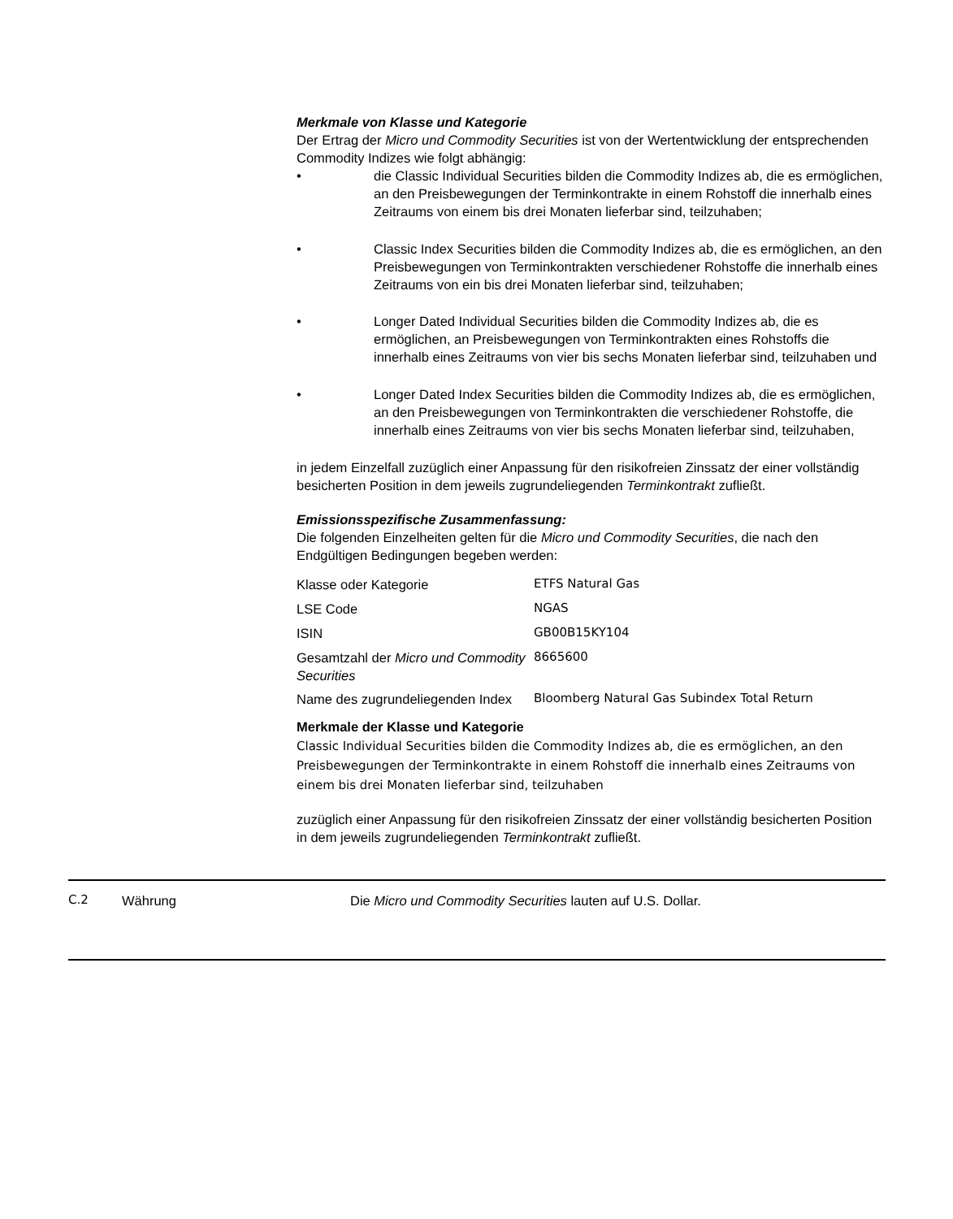Merkmale von Klasse und Kategorie
Der Ertrag der Micro und Commodity Securities ist von der Wertentwicklung der entsprechenden Commodity Indizes wie folgt abhängig:
• die Classic Individual Securities bilden die Commodity Indizes ab, die es ermöglichen, an den Preisbewegungen der Terminkontrakte in einem Rohstoff die innerhalb eines Zeitraums von einem bis drei Monaten lieferbar sind, teilzuhaben;
• Classic Index Securities bilden die Commodity Indizes ab, die es ermöglichen, an den Preisbewegungen von Terminkontrakten verschiedener Rohstoffe die innerhalb eines Zeitraums von ein bis drei Monaten lieferbar sind, teilzuhaben;
• Longer Dated Individual Securities bilden die Commodity Indizes ab, die es ermöglichen, an Preisbewegungen von Terminkontrakten eines Rohstoffs die innerhalb eines Zeitraums von vier bis sechs Monaten lieferbar sind, teilzuhaben und
• Longer Dated Index Securities bilden die Commodity Indizes ab, die es ermöglichen, an den Preisbewegungen von Terminkontrakten die verschiedener Rohstoffe, die innerhalb eines Zeitraums von vier bis sechs Monaten lieferbar sind, teilzuhaben,
in jedem Einzelfall zuzüglich einer Anpassung für den risikofreien Zinssatz der einer vollständig besicherten Position in dem jeweils zugrundeliegenden Terminkontrakt zufließt.
Emissionsspezifische Zusammenfassung:
Die folgenden Einzelheiten gelten für die Micro und Commodity Securities, die nach den Endgültigen Bedingungen begeben werden:
| Klasse oder Kategorie | ETFS Natural Gas |
| LSE Code | NGAS |
| ISIN | GB00B15KY104 |
| Gesamtzahl der Micro und Commodity Securities | 8665600 |
| Name des zugrundeliegenden Index | Bloomberg Natural Gas Subindex Total Return |
Merkmale der Klasse und Kategorie
Classic Individual Securities bilden die Commodity Indizes ab, die es ermöglichen, an den Preisbewegungen der Terminkontrakte in einem Rohstoff die innerhalb eines Zeitraums von einem bis drei Monaten lieferbar sind, teilzuhaben
zuzüglich einer Anpassung für den risikofreien Zinssatz der einer vollständig besicherten Position in dem jeweils zugrundeliegenden Terminkontrakt zufließt.
C.2 Währung Die Micro und Commodity Securities lauten auf U.S. Dollar.